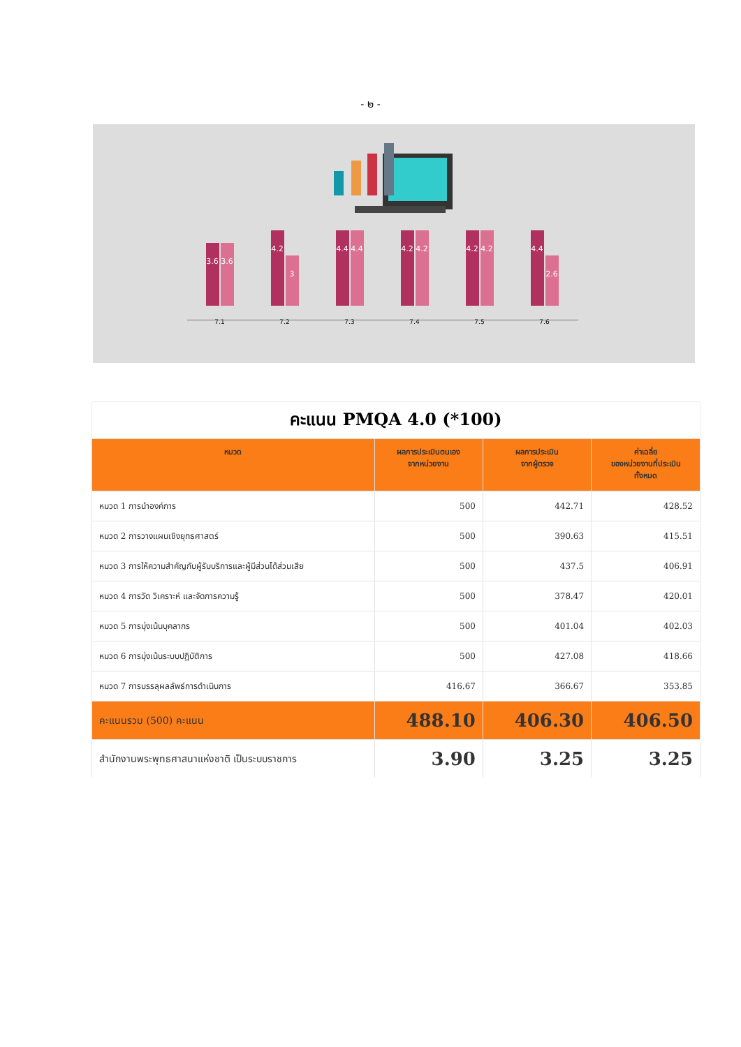- ๒ -
3.6
3.6
7.1
4.2
3
7.2
4.4
4.4
7.3
4.2
4.2
7.4
4.2
4.2
7.5
4.4
2.6
7.6
คะแนน PMQA 4.0 (*100)
| หมวด | ผลการประเมินตนเอง จากหน่วยงาน | ผลการประเมิน จากผู้ตรวจ | ค่าเฉลี่ย ของหน่วยงานที่ประเมิน ทั้งหมด |
| --- | --- | --- | --- |
| หมวด 1 การนำองค์การ | 500 | 442.71 | 428.52 |
| หมวด 2 การวางแผนเชิงยุทธศาสตร์ | 500 | 390.63 | 415.51 |
| หมวด 3 การให้ความสำคัญกับผู้รับบริการและผู้มีส่วนได้ส่วนเสีย | 500 | 437.5 | 406.91 |
| หมวด 4 การวัด วิเคราะห์ และจัดการความรู้ | 500 | 378.47 | 420.01 |
| หมวด 5 การมุ่งเน้นบุคลากร | 500 | 401.04 | 402.03 |
| หมวด 6 การมุ่งเน้นระบบปฏิบัติการ | 500 | 427.08 | 418.66 |
| หมวด 7 การบรรลุผลลัพธ์การดำเนินการ | 416.67 | 366.67 | 353.85 |
| คะแนนรวม (500) คะแนน | 488.10 | 406.30 | 406.50 |
| สำนักงานพระพุทธศาสนาแห่งชาติ เป็นระบบราชการ | 3.90 | 3.25 | 3.25 |